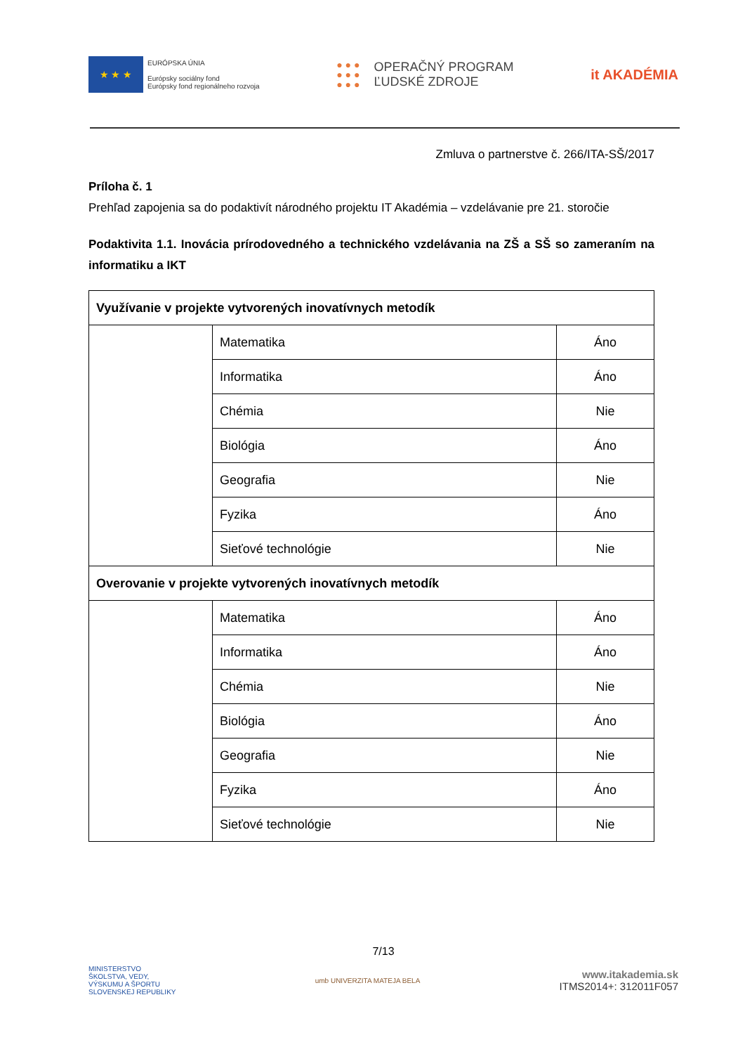★ ★ ★
EURÓPSKA ÚNIA
Európsky sociálny fond
Európsky fond regionálneho rozvoja
● ● ●
● ● ●
● ● ●
OPERAČNÝ PROGRAM
ĽUDSKÉ ZDROJE
it AKADÉMIA
Zmluva o partnerstve č. 266/ITA-SŠ/2017
Príloha č. 1
Prehľad zapojenia sa do podaktivít národného projektu IT Akadémia – vzdelávanie pre 21. storočie
Podaktivita 1.1. Inovácia prírodovedného a technického vzdelávania na ZŠ a SŠ so zameraním na informatiku a IKT
| Využívanie v projekte vytvorených inovatívnych metodík | | |
| | Matematika | Áno |
| | Informatika | Áno |
| | Chémia | Nie |
| | Biológia | Áno |
| | Geografia | Nie |
| | Fyzika | Áno |
| | Sieťové technológie | Nie |
| Overovanie v projekte vytvorených inovatívnych metodík | | |
| | Matematika | Áno |
| | Informatika | Áno |
| | Chémia | Nie |
| | Biológia | Áno |
| | Geografia | Nie |
| | Fyzika | Áno |
| | Sieťové technológie | Nie |
7/13
MINISTERSTVO
ŠKOLSTVA, VEDY,
VÝSKUMU A ŠPORTU
SLOVENSKEJ REPUBLIKY
umb UNIVERZITA MATEJA BELA
www.itakademia.sk
ITMS2014+: 312011F057